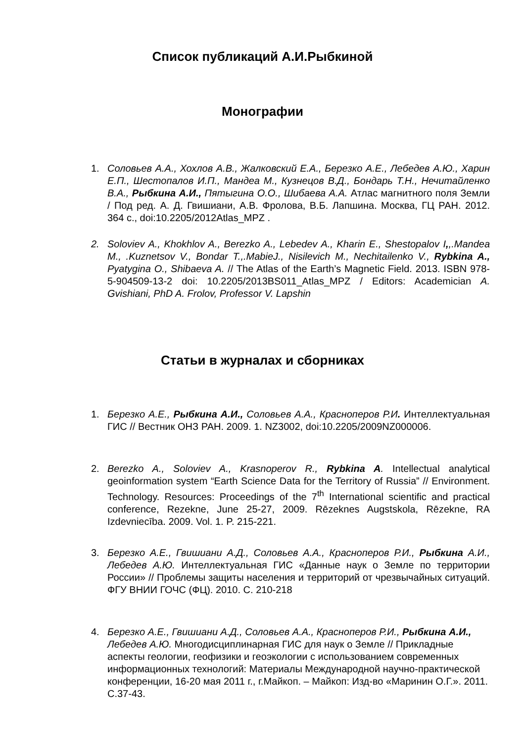Список публикаций А.И.Рыбкиной
Монографии
1. Соловьев А.А., Хохлов А.В., Жалковский Е.А., Березко А.Е., Лебедев А.Ю., Харин Е.П., Шестопалов И.П., Мандеа М., Кузнецов В.Д., Бондарь Т.Н., Нечитайленко В.А., Рыбкина А.И., Пятыгина О.О., Шибаева А.А. Атлас магнитного поля Земли / Под ред. А. Д. Гвишиани, А.В. Фролова, В.Б. Лапшина. Москва, ГЦ РАН. 2012. 364 с., doi:10.2205/2012Atlas_MPZ .
2. Soloviev A., Khokhlov A., Berezko A., Lebedev A., Kharin E., Shestopalov I,,.Mandea M., .Kuznetsov V., Bondar T.,.MabieJ., Nisilevich M., Nechitailenko V., Rybkina A., Pyatygina O., Shibaeva A. // The Atlas of the Earth’s Magnetic Field. 2013. ISBN 978-5-904509-13-2 doi: 10.2205/2013BS011_Atlas_MPZ / Editors: Academician A. Gvishiani, PhD A. Frolov, Professor V. Lapshin
Статьи в журналах и сборниках
1. Березко А.Е., Рыбкина А.И., Соловьев А.А., Красноперов Р.И. Интеллектуальная ГИС // Вестник ОНЗ РАН. 2009. 1. NZ3002, doi:10.2205/2009NZ000006.
2. Berezko A., Soloviev A., Krasnoperov R., Rybkina A. Intellectual analytical geoinformation system “Earth Science Data for the Territory of Russia” // Environment. Technology. Resources: Proceedings of the 7<sup>th</sup> International scientific and practical conference, Rezekne, June 25-27, 2009. Rēzeknes Augstskola, Rēzekne, RA Izdevniecība. 2009. Vol. 1. P. 215-221.
3. Березко А.Е., Гвишиани А.Д., Соловьев А.А., Красноперов Р.И., Рыбкина А.И., Лебедев А.Ю. Интеллектуальная ГИС «Данные наук о Земле по территории России» // Проблемы защиты населения и территорий от чрезвычайных ситуаций. ФГУ ВНИИ ГОЧС (ФЦ). 2010. С. 210-218
4. Березко А.Е., Гвишиани А.Д., Соловьев А.А., Красноперов Р.И., Рыбкина А.И., Лебедев А.Ю. Многодисциплинарная ГИС для наук о Земле // Прикладные аспекты геологии, геофизики и геоэкологии с использованием современных информационных технологий: Материалы Международной научно-практической конференции, 16-20 мая 2011 г., г.Майкоп. – Майкоп: Изд-во «Маринин О.Г.». 2011. С.37-43.